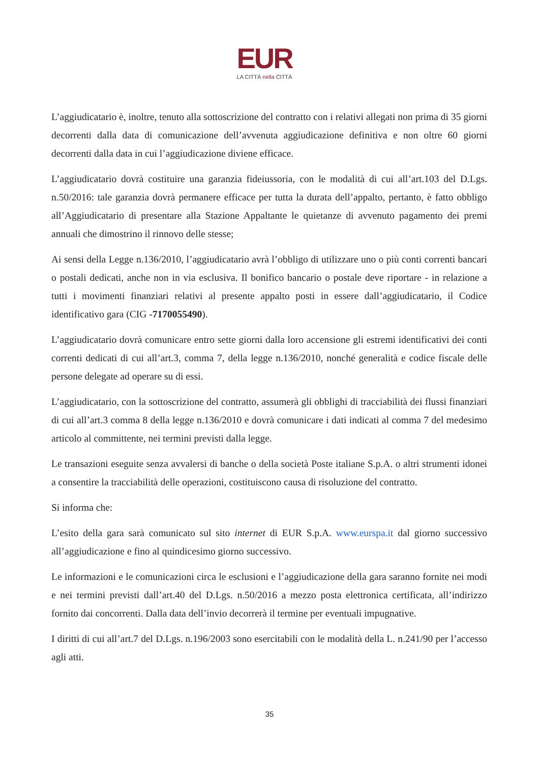EUR
LA CITTÀ nella CITTÀ
L’aggiudicatario è, inoltre, tenuto alla sottoscrizione del contratto con i relativi allegati non prima di 35 giorni decorrenti dalla data di comunicazione dell’avvenuta aggiudicazione definitiva e non oltre 60 giorni decorrenti dalla data in cui l’aggiudicazione diviene efficace.
L’aggiudicatario dovrà costituire una garanzia fideiussoria, con le modalità di cui all’art.103 del D.Lgs. n.50/2016: tale garanzia dovrà permanere efficace per tutta la durata dell’appalto, pertanto, è fatto obbligo all’Aggiudicatario di presentare alla Stazione Appaltante le quietanze di avvenuto pagamento dei premi annuali che dimostrino il rinnovo delle stesse;
Ai sensi della Legge n.136/2010, l’aggiudicatario avrà l’obbligo di utilizzare uno o più conti correnti bancari o postali dedicati, anche non in via esclusiva. Il bonifico bancario o postale deve riportare - in relazione a tutti i movimenti finanziari relativi al presente appalto posti in essere dall’aggiudicatario, il Codice identificativo gara (CIG -7170055490).
L’aggiudicatario dovrà comunicare entro sette giorni dalla loro accensione gli estremi identificativi dei conti correnti dedicati di cui all’art.3, comma 7, della legge n.136/2010, nonché generalità e codice fiscale delle persone delegate ad operare su di essi.
L’aggiudicatario, con la sottoscrizione del contratto, assumerà gli obblighi di tracciabilità dei flussi finanziari di cui all’art.3 comma 8 della legge n.136/2010 e dovrà comunicare i dati indicati al comma 7 del medesimo articolo al committente, nei termini previsti dalla legge.
Le transazioni eseguite senza avvalersi di banche o della società Poste italiane S.p.A. o altri strumenti idonei a consentire la tracciabilità delle operazioni, costituiscono causa di risoluzione del contratto.
Si informa che:
L’esito della gara sarà comunicato sul sito internet di EUR S.p.A. www.eurspa.it dal giorno successivo all’aggiudicazione e fino al quindicesimo giorno successivo.
Le informazioni e le comunicazioni circa le esclusioni e l’aggiudicazione della gara saranno fornite nei modi e nei termini previsti dall’art.40 del D.Lgs. n.50/2016 a mezzo posta elettronica certificata, all’indirizzo fornito dai concorrenti. Dalla data dell’invio decorrerà il termine per eventuali impugnative.
I diritti di cui all’art.7 del D.Lgs. n.196/2003 sono esercitabili con le modalità della L. n.241/90 per l’accesso agli atti.
35